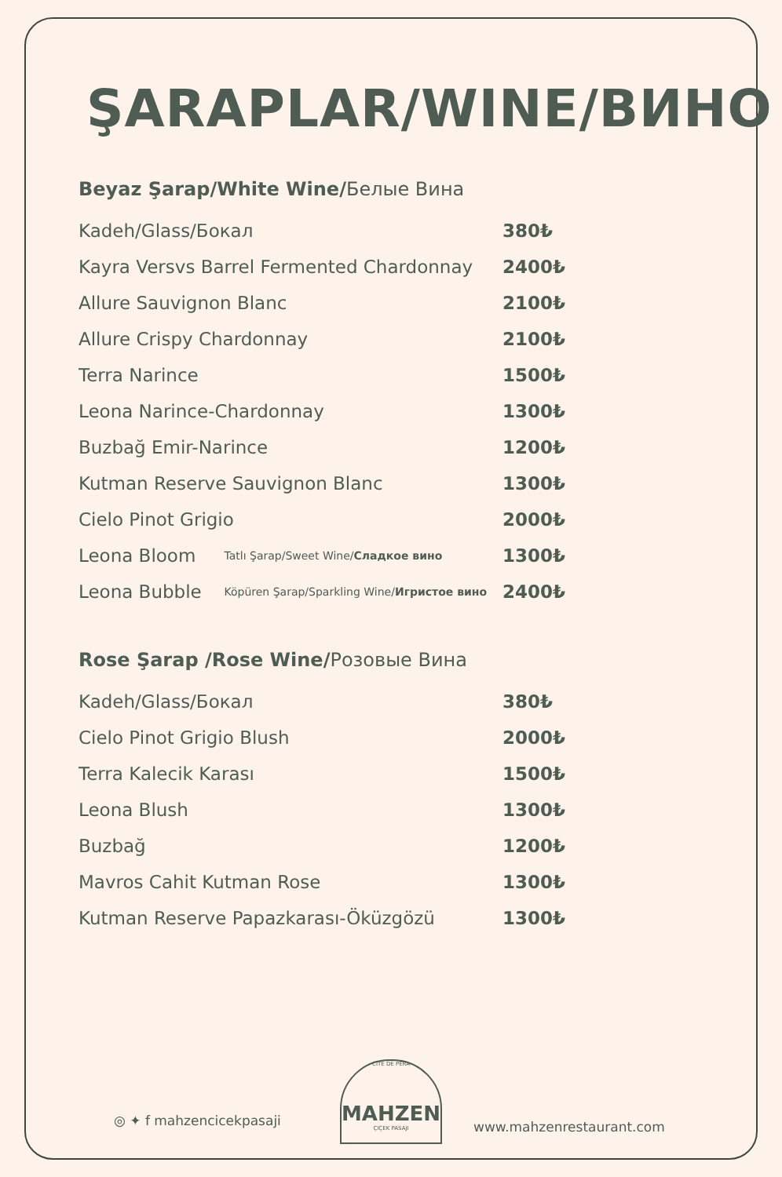ŞARAPLAR/WINE/ВИНО
Beyaz Şarap/White Wine/Белые Вина
| Kadeh/Glass/Бокал | | 380₺ |
| Kayra Versvs Barrel Fermented Chardonnay | | 2400₺ |
| Allure Sauvignon Blanc | | 2100₺ |
| Allure Crispy Chardonnay | | 2100₺ |
| Terra Narince | | 1500₺ |
| Leona Narince-Chardonnay | | 1300₺ |
| Buzbağ Emir-Narince | | 1200₺ |
| Kutman Reserve Sauvignon Blanc | | 1300₺ |
| Cielo Pinot Grigio | | 2000₺ |
| Leona Bloom | Tatlı Şarap/Sweet Wine/ Сладкое вино | 1300₺ |
| Leona Bubble | Köpüren Şarap/Sparkling Wine/ Игристое вино | 2400₺ |
Rose Şarap /Rose Wine/Розовые Вина
| Kadeh/Glass/Бокал | 380₺ |
| Cielo Pinot Grigio Blush | 2000₺ |
| Terra Kalecik Karası | 1500₺ |
| Leona Blush | 1300₺ |
| Buzbağ | 1200₺ |
| Mavros Cahit Kutman Rose | 1300₺ |
| Kutman Reserve Papazkarası-Öküzgözü | 1300₺ |
◎ ✦ f mahzencicekpasaji
CITE DE PERA
MAHZEN
ÇIÇEK PASAJI
www.mahzenrestaurant.com